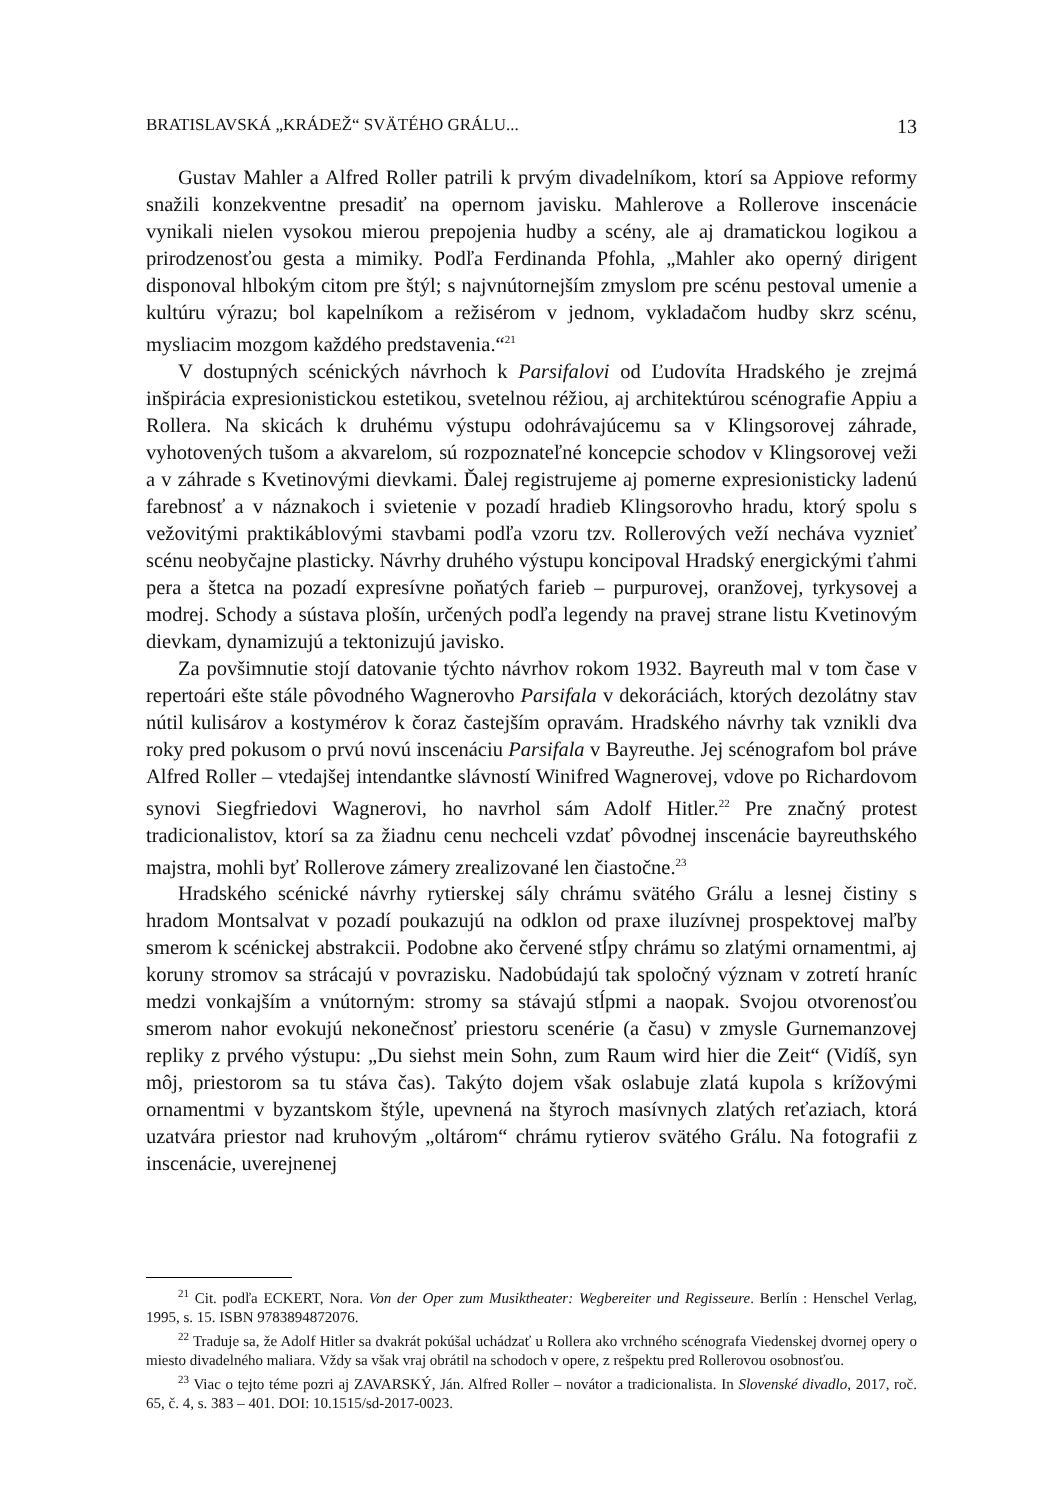BRATISLAVSKÁ „KRÁDEŽ“ SVÄTÉHO GRÁLU... 13
Gustav Mahler a Alfred Roller patrili k prvým divadelníkom, ktorí sa Appiove reformy snažili konzekventne presadiť na opernom javisku. Mahlerove a Rollerove inscenácie vynikali nielen vysokou mierou prepojenia hudby a scény, ale aj dramatickou logikou a prirodzenosťou gesta a mimiky. Podľa Ferdinanda Pfohla, „Mahler ako operný dirigent disponoval hlbokým citom pre štýl; s najvnútornejším zmyslom pre scénu pestoval umenie a kultúru výrazu; bol kapelníkom a režisérom v jednom, vykladačom hudby skrz scénu, mysliacim mozgom každého predstavenia.“<sup>21</sup>
V dostupných scénických návrhoch k Parsifalovi od Ľudovíta Hradského je zrejmá inšpirácia expresionistickou estetikou, svetelnou réžiou, aj architektúrou scénografie Appiu a Rollera. Na skicách k druhému výstupu odohrávajúcemu sa v Klingsorovej záhrade, vyhotovených tušom a akvarelom, sú rozpoznateľné koncepcie schodov v Klingsorovej veži a v záhrade s Kvetinovými dievkami. Ďalej registrujeme aj pomerne expresionisticky ladenú farebnosť a v náznakoch i svietenie v pozadí hradieb Klingsorovho hradu, ktorý spolu s vežovitými praktikáblovými stavbami podľa vzoru tzv. Rollerových veží necháva vyznieť scénu neobyčajne plasticky. Návrhy druhého výstupu koncipoval Hradský energickými ťahmi pera a štetca na pozadí expresívne poňatých farieb – purpurovej, oranžovej, tyrkysovej a modrej. Schody a sústava plošín, určených podľa legendy na pravej strane listu Kvetinovým dievkam, dynamizujú a tektonizujú javisko.
Za povšimnutie stojí datovanie týchto návrhov rokom 1932. Bayreuth mal v tom čase v repertoári ešte stále pôvodného Wagnerovho Parsifala v dekoráciách, ktorých dezolátny stav nútil kulisárov a kostymérov k čoraz častejším opravám. Hradského návrhy tak vznikli dva roky pred pokusom o prvú novú inscenáciu Parsifala v Bayreuthe. Jej scénografom bol práve Alfred Roller – vtedajšej intendantke slávností Winifred Wagnerovej, vdove po Richardovom synovi Siegfriedovi Wagnerovi, ho navrhol sám Adolf Hitler.<sup>22</sup> Pre značný protest tradicionalistov, ktorí sa za žiadnu cenu nechceli vzdať pôvodnej inscenácie bayreuthského majstra, mohli byť Rollerove zámery zrealizované len čiastočne.<sup>23</sup>
Hradského scénické návrhy rytierskej sály chrámu svätého Grálu a lesnej čistiny s hradom Montsalvat v pozadí poukazujú na odklon od praxe iluzívnej prospektovej maľby smerom k scénickej abstrakcii. Podobne ako červené stĺpy chrámu so zlatými ornamentmi, aj koruny stromov sa strácajú v povrazisku. Nadobúdajú tak spoločný význam v zotretí hraníc medzi vonkajším a vnútorným: stromy sa stávajú stĺpmi a naopak. Svojou otvorenosťou smerom nahor evokujú nekonečnosť priestoru scenérie (a času) v zmysle Gurnemanzovej repliky z prvého výstupu: „Du siehst mein Sohn, zum Raum wird hier die Zeit“ (Vidíš, syn môj, priestorom sa tu stáva čas). Takýto dojem však oslabuje zlatá kupola s krížovými ornamentmi v byzantskom štýle, upevnená na štyroch masívnych zlatých reťaziach, ktorá uzatvára priestor nad kruhovým „oltárom“ chrámu rytierov svätého Grálu. Na fotografii z inscenácie, uverejnenej
<sup>21</sup> Cit. podľa ECKERT, Nora. Von der Oper zum Musiktheater: Wegbereiter und Regisseure. Berlín : Henschel Verlag, 1995, s. 15. ISBN 9783894872076.
<sup>22</sup> Traduje sa, že Adolf Hitler sa dvakrát pokúšal uchádzať u Rollera ako vrchného scénografa Viedenskej dvornej opery o miesto divadelného maliara. Vždy sa však vraj obrátil na schodoch v opere, z rešpektu pred Rollerovou osobnosťou.
<sup>23</sup> Viac o tejto téme pozri aj ZAVARSKÝ, Ján. Alfred Roller – novátor a tradicionalista. In Slovenské divadlo, 2017, roč. 65, č. 4, s. 383 – 401. DOI: 10.1515/sd-2017-0023.